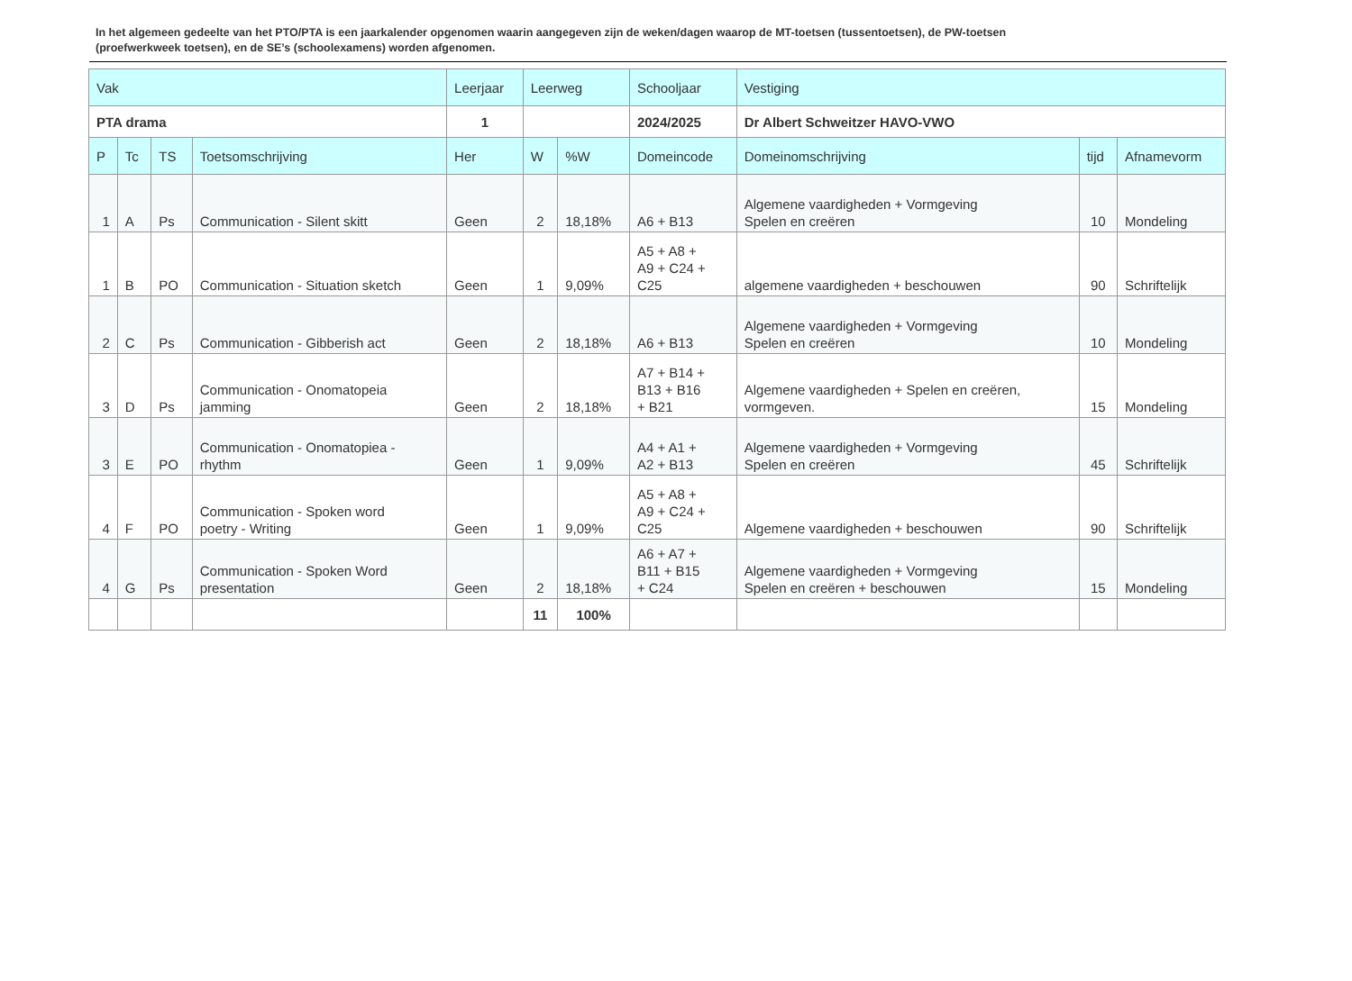In het algemeen gedeelte van het PTO/PTA is een jaarkalender opgenomen waarin aangegeven zijn de weken/dagen waarop de MT-toetsen (tussentoetsen), de PW-toetsen (proefwerkweek toetsen), en de SE’s (schoolexamens) worden afgenomen.
| Vak | | | | Leerjaar | Leerweg | | Schooljaar | Vestiging | | |
| PTA drama | | | | 1 | | | 2024/2025 | Dr Albert Schweitzer HAVO-VWO | | |
| P | Tc | TS | Toetsomschrijving | Her | W | %W | Domeincode | Domeinomschrijving | tijd | Afnamevorm |
| 1 | A | Ps | Communication - Silent skitt | Geen | 2 | 18,18% | A6 + B13 | Algemene vaardigheden + Vormgeving Spelen en creëren | 10 | Mondeling |
| 1 | B | PO | Communication - Situation sketch | Geen | 1 | 9,09% | A5 + A8 + A9 + C24 + C25 | algemene vaardigheden + beschouwen | 90 | Schriftelijk |
| 2 | C | Ps | Communication - Gibberish act | Geen | 2 | 18,18% | A6 + B13 | Algemene vaardigheden + Vormgeving Spelen en creëren | 10 | Mondeling |
| 3 | D | Ps | Communication - Onomatopeia jamming | Geen | 2 | 18,18% | A7 + B14 + B13 + B16 + B21 | Algemene vaardigheden + Spelen en creëren, vormgeven. | 15 | Mondeling |
| 3 | E | PO | Communication - Onomatopiea - rhythm | Geen | 1 | 9,09% | A4 + A1 + A2 + B13 | Algemene vaardigheden + Vormgeving Spelen en creëren | 45 | Schriftelijk |
| 4 | F | PO | Communication - Spoken word poetry - Writing | Geen | 1 | 9,09% | A5 + A8 + A9 + C24 + C25 | Algemene vaardigheden + beschouwen | 90 | Schriftelijk |
| 4 | G | Ps | Communication - Spoken Word presentation | Geen | 2 | 18,18% | A6 + A7 + B11 + B15 + C24 | Algemene vaardigheden + Vormgeving Spelen en creëren + beschouwen | 15 | Mondeling |
| | | | | | 11 | 100% | | | | |